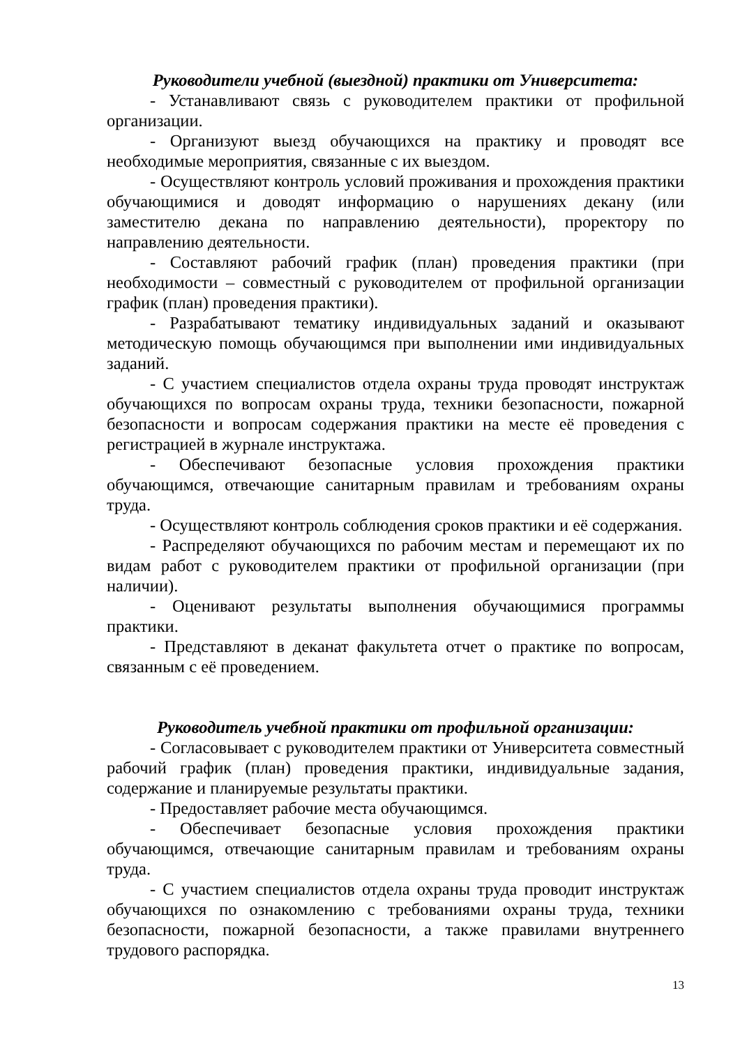Руководители учебной (выездной) практики от Университета:
- Устанавливают связь с руководителем практики от профильной организации.
- Организуют выезд обучающихся на практику и проводят все необходимые мероприятия, связанные с их выездом.
- Осуществляют контроль условий проживания и прохождения практики обучающимися и доводят информацию о нарушениях декану (или заместителю декана по направлению деятельности), проректору по направлению деятельности.
- Составляют рабочий график (план) проведения практики (при необходимости – совместный с руководителем от профильной организации график (план) проведения практики).
- Разрабатывают тематику индивидуальных заданий и оказывают методическую помощь обучающимся при выполнении ими индивидуальных заданий.
- С участием специалистов отдела охраны труда проводят инструктаж обучающихся по вопросам охраны труда, техники безопасности, пожарной безопасности и вопросам содержания практики на месте её проведения с регистрацией в журнале инструктажа.
- Обеспечивают безопасные условия прохождения практики обучающимся, отвечающие санитарным правилам и требованиям охраны труда.
- Осуществляют контроль соблюдения сроков практики и её содержания.
- Распределяют обучающихся по рабочим местам и перемещают их по видам работ с руководителем практики от профильной организации (при наличии).
- Оценивают результаты выполнения обучающимися программы практики.
- Представляют в деканат факультета отчет о практике по вопросам, связанным с её проведением.
Руководитель учебной практики от профильной организации:
- Согласовывает с руководителем практики от Университета совместный рабочий график (план) проведения практики, индивидуальные задания, содержание и планируемые результаты практики.
- Предоставляет рабочие места обучающимся.
- Обеспечивает безопасные условия прохождения практики обучающимся, отвечающие санитарным правилам и требованиям охраны труда.
- С участием специалистов отдела охраны труда проводит инструктаж обучающихся по ознакомлению с требованиями охраны труда, техники безопасности, пожарной безопасности, а также правилами внутреннего трудового распорядка.
13